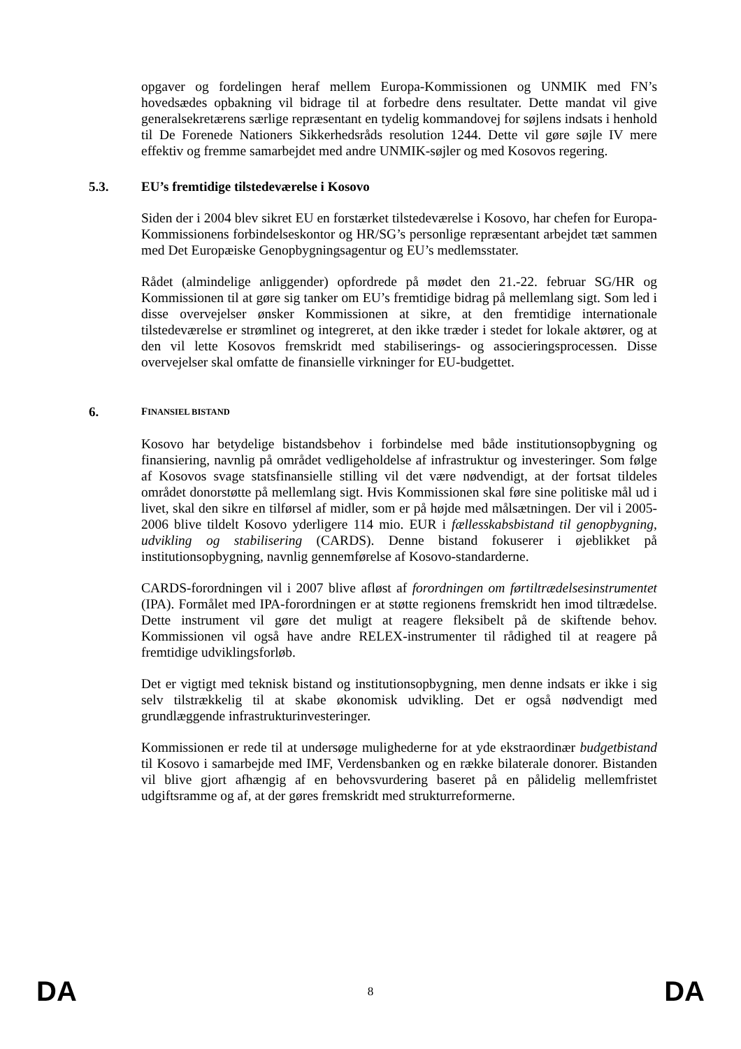opgaver og fordelingen heraf mellem Europa-Kommissionen og UNMIK med FN’s hovedsædes opbakning vil bidrage til at forbedre dens resultater. Dette mandat vil give generalsekretærens særlige repræsentant en tydelig kommandovej for søjlens indsats i henhold til De Forenede Nationers Sikkerhedsråds resolution 1244. Dette vil gøre søjle IV mere effektiv og fremme samarbejdet med andre UNMIK-søjler og med Kosovos regering.
5.3. EU’s fremtidige tilstedeværelse i Kosovo
Siden der i 2004 blev sikret EU en forstærket tilstedeværelse i Kosovo, har chefen for Europa-Kommissionens forbindelseskontor og HR/SG’s personlige repræsentant arbejdet tæt sammen med Det Europæiske Genopbygningsagentur og EU’s medlemsstater.
Rådet (almindelige anliggender) opfordrede på mødet den 21.-22. februar SG/HR og Kommissionen til at gøre sig tanker om EU’s fremtidige bidrag på mellemlang sigt. Som led i disse overvejelser ønsker Kommissionen at sikre, at den fremtidige internationale tilstedeværelse er strømlinet og integreret, at den ikke træder i stedet for lokale aktører, og at den vil lette Kosovos fremskridt med stabiliserings- og associeringsprocessen. Disse overvejelser skal omfatte de finansielle virkninger for EU-budgettet.
6. FINANSIEL BISTAND
Kosovo har betydelige bistandsbehov i forbindelse med både institutionsopbygning og finansiering, navnlig på området vedligeholdelse af infrastruktur og investeringer. Som følge af Kosovos svage statsfinansielle stilling vil det være nødvendigt, at der fortsat tildeles området donorstøtte på mellemlang sigt. Hvis Kommissionen skal føre sine politiske mål ud i livet, skal den sikre en tilførsel af midler, som er på højde med målsætningen. Der vil i 2005-2006 blive tildelt Kosovo yderligere 114 mio. EUR i fællesskabsbistand til genopbygning, udvikling og stabilisering (CARDS). Denne bistand fokuserer i øjeblikket på institutionsopbygning, navnlig gennemførelse af Kosovo-standarderne.
CARDS-forordningen vil i 2007 blive afløst af forordningen om førtiltrædelsesinstrumentet (IPA). Formålet med IPA-forordningen er at støtte regionens fremskridt hen imod tiltrædelse. Dette instrument vil gøre det muligt at reagere fleksibelt på de skiftende behov. Kommissionen vil også have andre RELEX-instrumenter til rådighed til at reagere på fremtidige udviklingsforløb.
Det er vigtigt med teknisk bistand og institutionsopbygning, men denne indsats er ikke i sig selv tilstrækkelig til at skabe økonomisk udvikling. Det er også nødvendigt med grundlæggende infrastrukturinvesteringer.
Kommissionen er rede til at undersøge mulighederne for at yde ekstraordinær budgetbistand til Kosovo i samarbejde med IMF, Verdensbanken og en række bilaterale donorer. Bistanden vil blive gjort afhængig af en behovsvurdering baseret på en pålidelig mellemfristet udgiftsramme og af, at der gøres fremskridt med strukturreformerne.
DA 8 DA